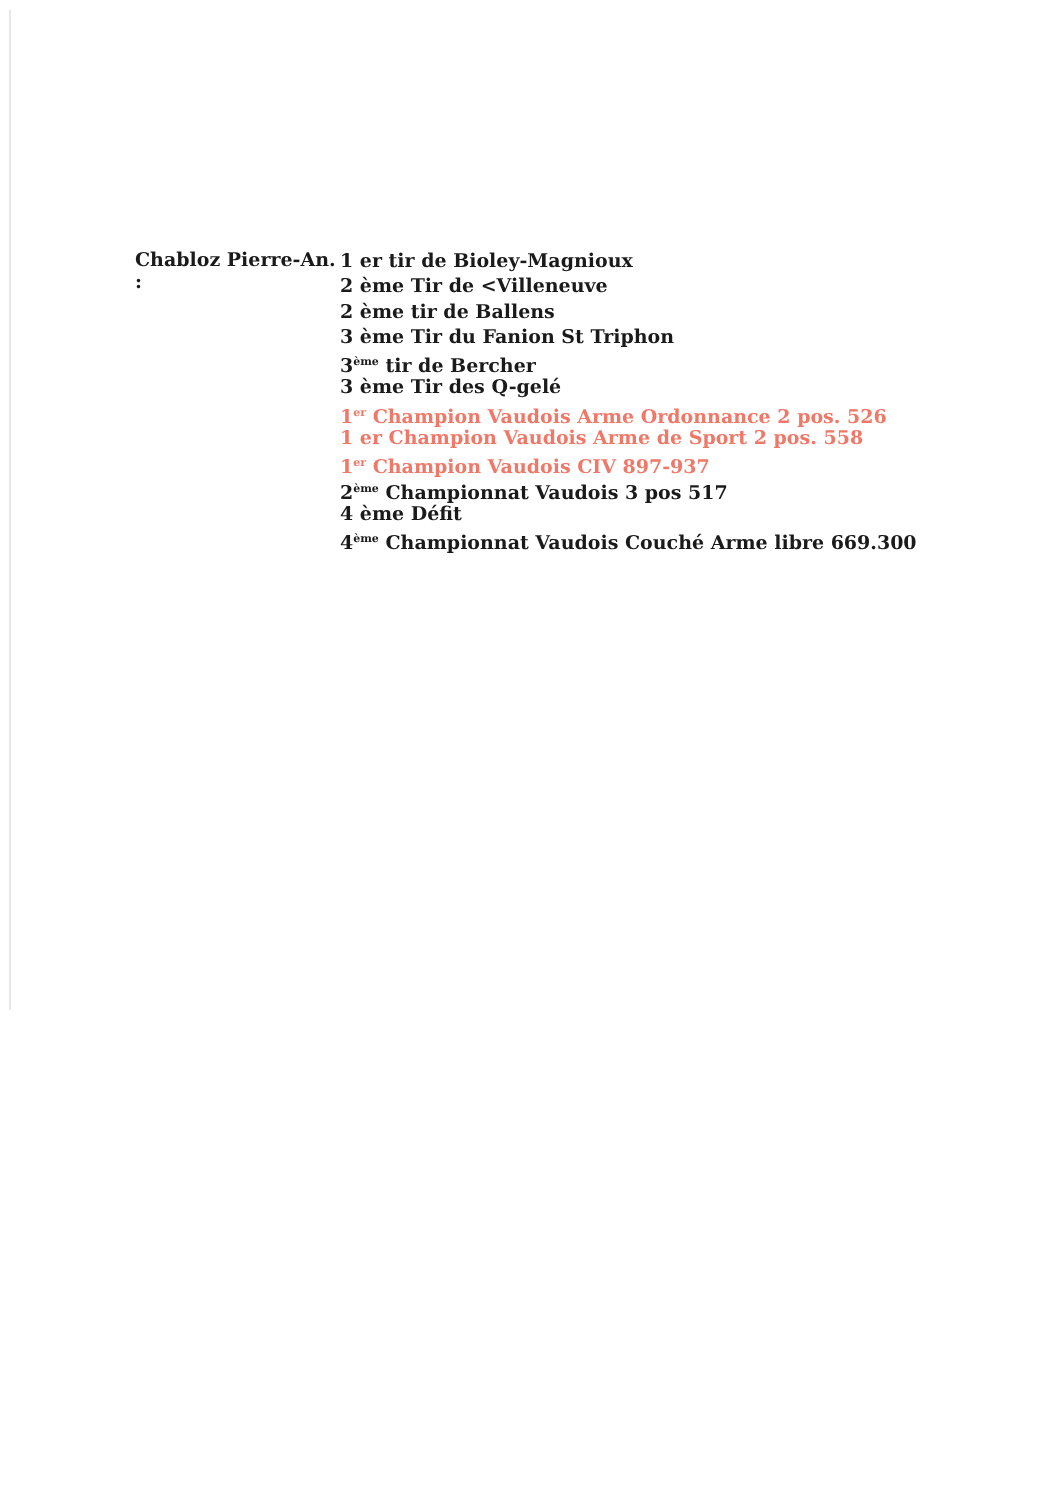Chabloz Pierre-An. :
1 er tir de Bioley-Magnioux
2 ème Tir de <Villeneuve
2 ème tir de Ballens
3 ème Tir du Fanion St Triphon
3<sup>ème</sup> tir de Bercher
3 ème Tir des Q-gelé
1<sup>er</sup> Champion Vaudois Arme Ordonnance 2 pos. 526
1 er Champion Vaudois Arme de Sport 2 pos. 558
1<sup>er</sup> Champion Vaudois CIV 897-937
2<sup>ème</sup> Championnat Vaudois 3 pos 517
4 ème Défit
4<sup>ème</sup> Championnat Vaudois Couché Arme libre 669.300